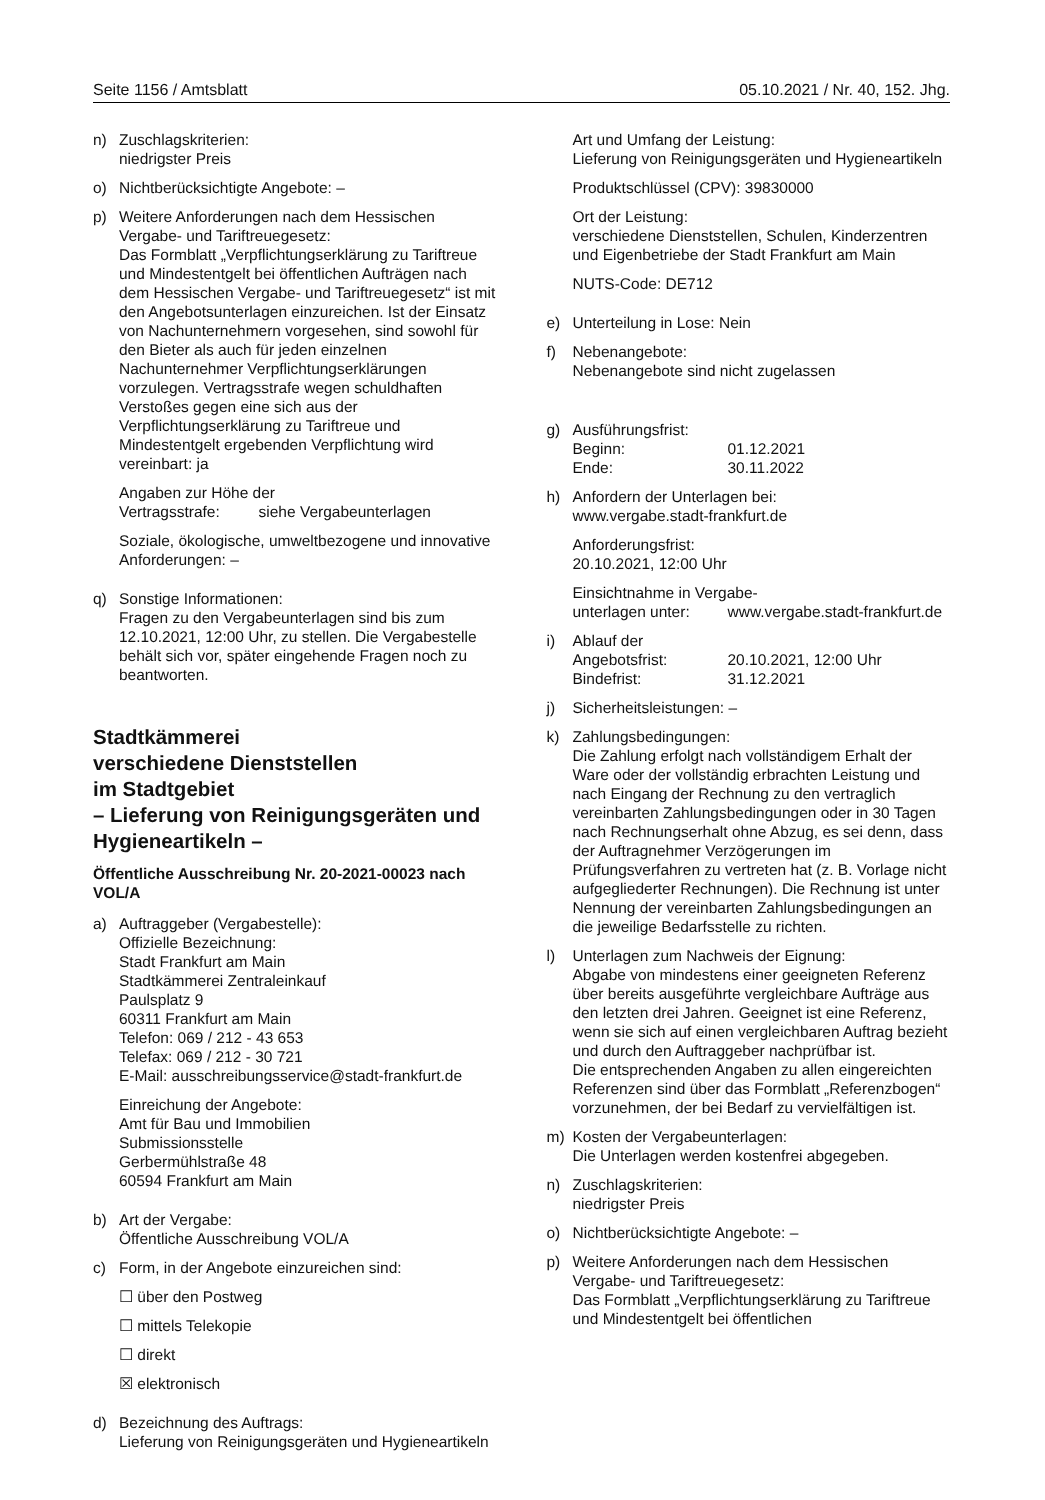Seite 1156 / Amtsblatt 05.10.2021 / Nr. 40, 152. Jhg.
n) Zuschlagskriterien:
niedrigster Preis
o) Nichtberücksichtigte Angebote: –
p) Weitere Anforderungen nach dem Hessischen Vergabe- und Tariftreuegesetz:
Das Formblatt „Verpflichtungserklärung zu Tariftreue und Mindestentgelt bei öffentlichen Aufträgen nach dem Hessischen Vergabe- und Tariftreuegesetz“ ist mit den Angebotsunterlagen einzureichen. Ist der Einsatz von Nachunternehmern vorgesehen, sind sowohl für den Bieter als auch für jeden einzelnen Nachunternehmer Verpflichtungserklärungen vorzulegen. Vertragsstrafe wegen schuldhaften Verstoßes gegen eine sich aus der Verpflichtungserklärung zu Tariftreue und Mindestentgelt ergebenden Verpflichtung wird vereinbart: ja
Angaben zur Höhe der
Vertragsstrafe: siehe Vergabeunterlagen
Soziale, ökologische, umweltbezogene und innovative Anforderungen: –
q) Sonstige Informationen:
Fragen zu den Vergabeunterlagen sind bis zum 12.10.2021, 12:00 Uhr, zu stellen. Die Vergabestelle behält sich vor, später eingehende Fragen noch zu beantworten.
Stadtkämmerei
verschiedene Dienststellen
im Stadtgebiet
– Lieferung von Reinigungsgeräten und Hygieneartikeln –
Öffentliche Ausschreibung Nr. 20-2021-00023 nach VOL/A
a) Auftraggeber (Vergabestelle):
Offizielle Bezeichnung:
Stadt Frankfurt am Main
Stadtkämmerei Zentraleinkauf
Paulsplatz 9
60311 Frankfurt am Main
Telefon: 069 / 212 - 43 653
Telefax: 069 / 212 - 30 721
E-Mail: ausschreibungsservice@stadt-frankfurt.de
Einreichung der Angebote:
Amt für Bau und Immobilien
Submissionsstelle
Gerbermühlstraße 48
60594 Frankfurt am Main
b) Art der Vergabe:
Öffentliche Ausschreibung VOL/A
c) Form, in der Angebote einzureichen sind:
☐ über den Postweg
☐ mittels Telekopie
☐ direkt
☒ elektronisch
d) Bezeichnung des Auftrags:
Lieferung von Reinigungsgeräten und Hygieneartikeln
Art und Umfang der Leistung:
Lieferung von Reinigungsgeräten und Hygieneartikeln
Produktschlüssel (CPV): 39830000
Ort der Leistung:
verschiedene Dienststellen, Schulen, Kinderzentren und Eigenbetriebe der Stadt Frankfurt am Main
NUTS-Code: DE712
e) Unterteilung in Lose: Nein
f) Nebenangebote:
Nebenangebote sind nicht zugelassen
g) Ausführungsfrist:
Beginn: 01.12.2021
Ende: 30.11.2022
h) Anfordern der Unterlagen bei:
www.vergabe.stadt-frankfurt.de
Anforderungsfrist:
20.10.2021, 12:00 Uhr
Einsichtnahme in Vergabe-
unterlagen unter: www.vergabe.stadt-frankfurt.de
i) Ablauf der
Angebotsfrist: 20.10.2021, 12:00 Uhr
Bindefrist: 31.12.2021
j) Sicherheitsleistungen: –
k) Zahlungsbedingungen:
Die Zahlung erfolgt nach vollständigem Erhalt der Ware oder der vollständig erbrachten Leistung und nach Eingang der Rechnung zu den vertraglich vereinbarten Zahlungsbedingungen oder in 30 Tagen nach Rechnungserhalt ohne Abzug, es sei denn, dass der Auftragnehmer Verzögerungen im Prüfungsverfahren zu vertreten hat (z. B. Vorlage nicht aufgegliederter Rechnungen). Die Rechnung ist unter Nennung der vereinbarten Zahlungsbedingungen an die jeweilige Bedarfsstelle zu richten.
l) Unterlagen zum Nachweis der Eignung:
Abgabe von mindestens einer geeigneten Referenz über bereits ausgeführte vergleichbare Aufträge aus den letzten drei Jahren. Geeignet ist eine Referenz, wenn sie sich auf einen vergleichbaren Auftrag bezieht und durch den Auftraggeber nachprüfbar ist.
Die entsprechenden Angaben zu allen eingereichten Referenzen sind über das Formblatt „Referenzbogen“ vorzunehmen, der bei Bedarf zu vervielfältigen ist.
m) Kosten der Vergabeunterlagen:
Die Unterlagen werden kostenfrei abgegeben.
n) Zuschlagskriterien:
niedrigster Preis
o) Nichtberücksichtigte Angebote: –
p) Weitere Anforderungen nach dem Hessischen Vergabe- und Tariftreuegesetz:
Das Formblatt „Verpflichtungserklärung zu Tariftreue und Mindestentgelt bei öffentlichen